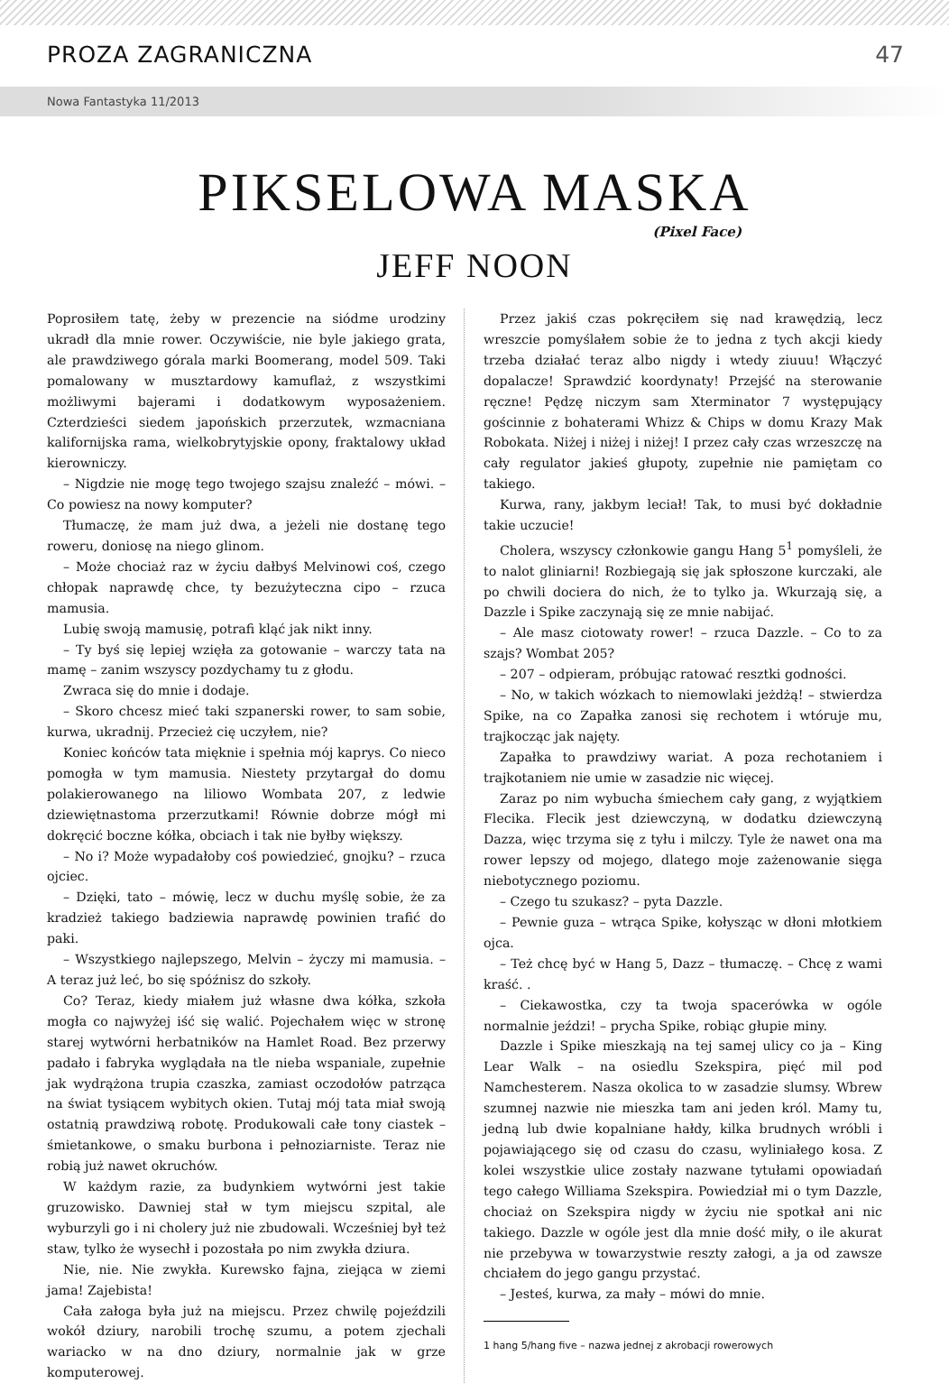PROZA ZAGRANICZNA 47
Nowa Fantastyka 11/2013
PIKSELOWA MASKA
(Pixel Face)
JEFF NOON
Poprosiłem tatę, żeby w prezencie na siódme urodziny ukradł dla mnie rower. Oczywiście, nie byle jakiego grata, ale prawdziwego górala marki Boomerang, model 509. Taki pomalowany w musztardowy kamuflaż, z wszystkimi możliwymi bajerami i dodatkowym wyposażeniem. Czterdzieści siedem japońskich przerzutek, wzmacniana kalifornijska rama, wielkobrytyjskie opony, fraktalowy układ kierowniczy.
– Nigdzie nie mogę tego twojego szajsu znaleźć – mówi. – Co powiesz na nowy komputer?
Tłumaczę, że mam już dwa, a jeżeli nie dostanę tego roweru, doniosę na niego glinom.
– Może chociaż raz w życiu dałbyś Melvinowi coś, czego chłopak naprawdę chce, ty bezużyteczna cipo – rzuca mamusia.
Lubię swoją mamusię, potrafi kląć jak nikt inny.
– Ty byś się lepiej wzięła za gotowanie – warczy tata na mamę – zanim wszyscy pozdychamy tu z głodu.
Zwraca się do mnie i dodaje.
– Skoro chcesz mieć taki szpanerski rower, to sam sobie, kurwa, ukradnij. Przecież cię uczyłem, nie?
Koniec końców tata mięknie i spełnia mój kaprys. Co nieco pomogła w tym mamusia. Niestety przytargał do domu polakierowanego na liliowo Wombata 207, z ledwie dziewiętnastoma przerzutkami! Równie dobrze mógł mi dokręcić boczne kółka, obciach i tak nie byłby większy.
– No i? Może wypadałoby coś powiedzieć, gnojku? – rzuca ojciec.
– Dzięki, tato – mówię, lecz w duchu myślę sobie, że za kradzież takiego badziewia naprawdę powinien trafić do paki.
– Wszystkiego najlepszego, Melvin – życzy mi mamusia. – A teraz już leć, bo się spóźnisz do szkoły.
Co? Teraz, kiedy miałem już własne dwa kółka, szkoła mogła co najwyżej iść się walić. Pojechałem więc w stronę starej wytwórni herbatników na Hamlet Road. Bez przerwy padało i fabryka wyglądała na tle nieba wspaniale, zupełnie jak wydrążona trupia czaszka, zamiast oczodołów patrząca na świat tysiącem wybitych okien. Tutaj mój tata miał swoją ostatnią prawdziwą robotę. Produkowali całe tony ciastek – śmietankowe, o smaku burbona i pełnoziarniste. Teraz nie robią już nawet okruchów.
W każdym razie, za budynkiem wytwórni jest takie gruzowisko. Dawniej stał w tym miejscu szpital, ale wyburzyli go i ni cholery już nie zbudowali. Wcześniej był też staw, tylko że wysechł i pozostała po nim zwykła dziura.
Nie, nie. Nie zwykła. Kurewsko fajna, ziejąca w ziemi jama! Zajebista!
Cała załoga była już na miejscu. Przez chwilę pojeździli wokół dziury, narobili trochę szumu, a potem zjechali wariacko w na dno dziury, normalnie jak w grze komputerowej.
Przez jakiś czas pokręciłem się nad krawędzią, lecz wreszcie pomyślałem sobie że to jedna z tych akcji kiedy trzeba działać teraz albo nigdy i wtedy ziuuu! Włączyć dopalacze! Sprawdzić koordynaty! Przejść na sterowanie ręczne! Pędzę niczym sam Xterminator 7 występujący gościnnie z bohaterami Whizz & Chips w domu Krazy Mak Robokata. Niżej i niżej i niżej! I przez cały czas wrzeszczę na cały regulator jakieś głupoty, zupełnie nie pamiętam co takiego.
Kurwa, rany, jakbym leciał! Tak, to musi być dokładnie takie uczucie!
Cholera, wszyscy członkowie gangu Hang 5<sup>1</sup> pomyśleli, że to nalot gliniarni! Rozbiegają się jak spłoszone kurczaki, ale po chwili dociera do nich, że to tylko ja. Wkurzają się, a Dazzle i Spike zaczynają się ze mnie nabijać.
– Ale masz ciotowaty rower! – rzuca Dazzle. – Co to za szajs? Wombat 205?
– 207 – odpieram, próbując ratować resztki godności.
– No, w takich wózkach to niemowlaki jeżdżą! – stwierdza Spike, na co Zapałka zanosi się rechotem i wtóruje mu, trajkocząc jak najęty.
Zapałka to prawdziwy wariat. A poza rechotaniem i trajkotaniem nie umie w zasadzie nic więcej.
Zaraz po nim wybucha śmiechem cały gang, z wyjątkiem Flecika. Flecik jest dziewczyną, w dodatku dziewczyną Dazza, więc trzyma się z tyłu i milczy. Tyle że nawet ona ma rower lepszy od mojego, dlatego moje zażenowanie sięga niebotycznego poziomu.
– Czego tu szukasz? – pyta Dazzle.
– Pewnie guza – wtrąca Spike, kołysząc w dłoni młotkiem ojca.
– Też chcę być w Hang 5, Dazz – tłumaczę. – Chcę z wami kraść. .
– Ciekawostka, czy ta twoja spacerówka w ogóle normalnie jeździ! – prycha Spike, robiąc głupie miny.
Dazzle i Spike mieszkają na tej samej ulicy co ja – King Lear Walk – na osiedlu Szekspira, pięć mil pod Namchesterem. Nasza okolica to w zasadzie slumsy. Wbrew szumnej nazwie nie mieszka tam ani jeden król. Mamy tu, jedną lub dwie kopalniane hałdy, kilka brudnych wróbli i pojawiającego się od czasu do czasu, wyliniałego kosa. Z kolei wszystkie ulice zostały nazwane tytułami opowiadań tego całego Williama Szekspira. Powiedział mi o tym Dazzle, chociaż on Szekspira nigdy w życiu nie spotkał ani nic takiego. Dazzle w ogóle jest dla mnie dość miły, o ile akurat nie przebywa w towarzystwie reszty załogi, a ja od zawsze chciałem do jego gangu przystać.
– Jesteś, kurwa, za mały – mówi do mnie.
1 hang 5/hang five – nazwa jednej z akrobacji rowerowych